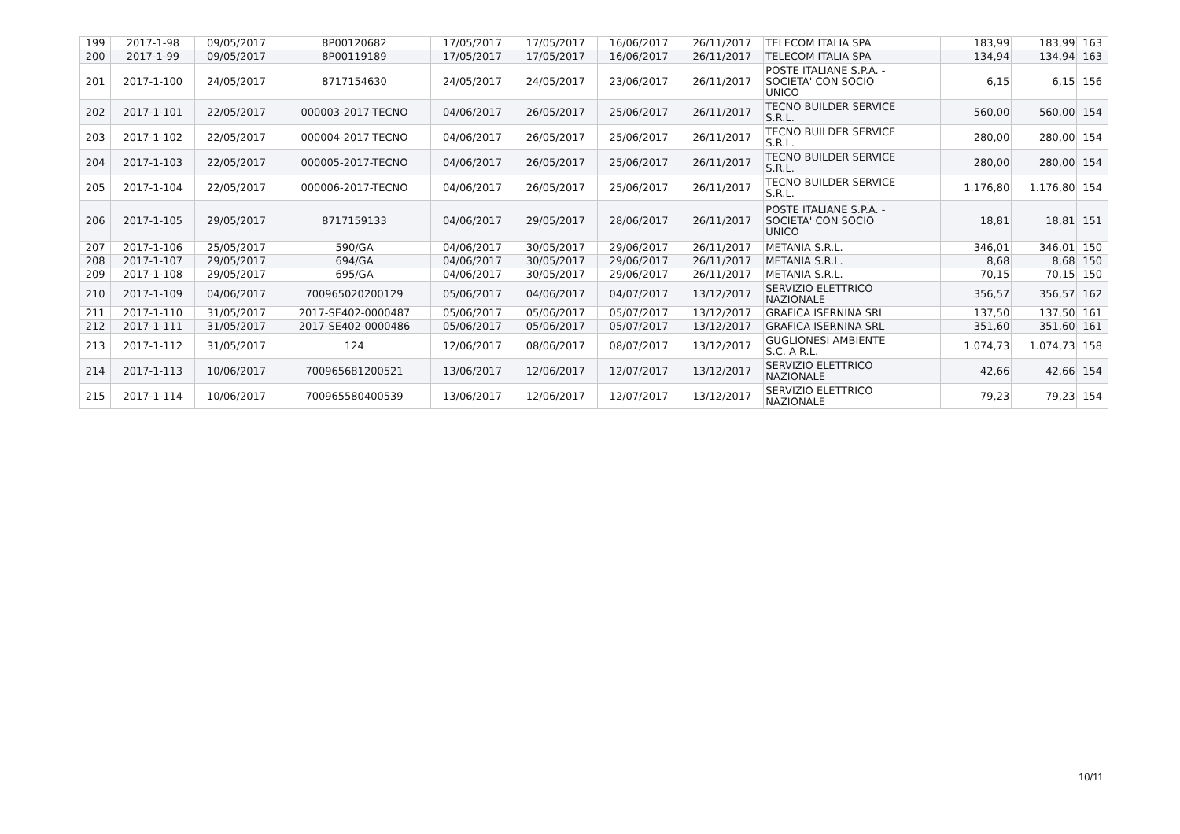| 199 | 2017-1-98 | 09/05/2017 | 8P00120682 | 17/05/2017 | 17/05/2017 | 16/06/2017 | 26/11/2017 | TELECOM ITALIA SPA | | 183,99 | 183,99 | 163 |
| 200 | 2017-1-99 | 09/05/2017 | 8P00119189 | 17/05/2017 | 17/05/2017 | 16/06/2017 | 26/11/2017 | TELECOM ITALIA SPA | | 134,94 | 134,94 | 163 |
| 201 | 2017-1-100 | 24/05/2017 | 8717154630 | 24/05/2017 | 24/05/2017 | 23/06/2017 | 26/11/2017 | POSTE ITALIANE S.P.A. - SOCIETA' CON SOCIO UNICO | | 6,15 | 6,15 | 156 |
| 202 | 2017-1-101 | 22/05/2017 | 000003-2017-TECNO | 04/06/2017 | 26/05/2017 | 25/06/2017 | 26/11/2017 | TECNO BUILDER SERVICE S.R.L. | | 560,00 | 560,00 | 154 |
| 203 | 2017-1-102 | 22/05/2017 | 000004-2017-TECNO | 04/06/2017 | 26/05/2017 | 25/06/2017 | 26/11/2017 | TECNO BUILDER SERVICE S.R.L. | | 280,00 | 280,00 | 154 |
| 204 | 2017-1-103 | 22/05/2017 | 000005-2017-TECNO | 04/06/2017 | 26/05/2017 | 25/06/2017 | 26/11/2017 | TECNO BUILDER SERVICE S.R.L. | | 280,00 | 280,00 | 154 |
| 205 | 2017-1-104 | 22/05/2017 | 000006-2017-TECNO | 04/06/2017 | 26/05/2017 | 25/06/2017 | 26/11/2017 | TECNO BUILDER SERVICE S.R.L. | | 1.176,80 | 1.176,80 | 154 |
| 206 | 2017-1-105 | 29/05/2017 | 8717159133 | 04/06/2017 | 29/05/2017 | 28/06/2017 | 26/11/2017 | POSTE ITALIANE S.P.A. - SOCIETA' CON SOCIO UNICO | | 18,81 | 18,81 | 151 |
| 207 | 2017-1-106 | 25/05/2017 | 590/GA | 04/06/2017 | 30/05/2017 | 29/06/2017 | 26/11/2017 | METANIA S.R.L. | | 346,01 | 346,01 | 150 |
| 208 | 2017-1-107 | 29/05/2017 | 694/GA | 04/06/2017 | 30/05/2017 | 29/06/2017 | 26/11/2017 | METANIA S.R.L. | | 8,68 | 8,68 | 150 |
| 209 | 2017-1-108 | 29/05/2017 | 695/GA | 04/06/2017 | 30/05/2017 | 29/06/2017 | 26/11/2017 | METANIA S.R.L. | | 70,15 | 70,15 | 150 |
| 210 | 2017-1-109 | 04/06/2017 | 700965020200129 | 05/06/2017 | 04/06/2017 | 04/07/2017 | 13/12/2017 | SERVIZIO ELETTRICO NAZIONALE | | 356,57 | 356,57 | 162 |
| 211 | 2017-1-110 | 31/05/2017 | 2017-SE402-0000487 | 05/06/2017 | 05/06/2017 | 05/07/2017 | 13/12/2017 | GRAFICA ISERNINA SRL | | 137,50 | 137,50 | 161 |
| 212 | 2017-1-111 | 31/05/2017 | 2017-SE402-0000486 | 05/06/2017 | 05/06/2017 | 05/07/2017 | 13/12/2017 | GRAFICA ISERNINA SRL | | 351,60 | 351,60 | 161 |
| 213 | 2017-1-112 | 31/05/2017 | 124 | 12/06/2017 | 08/06/2017 | 08/07/2017 | 13/12/2017 | GUGLIONESI AMBIENTE S.C. A R.L. | | 1.074,73 | 1.074,73 | 158 |
| 214 | 2017-1-113 | 10/06/2017 | 700965681200521 | 13/06/2017 | 12/06/2017 | 12/07/2017 | 13/12/2017 | SERVIZIO ELETTRICO NAZIONALE | | 42,66 | 42,66 | 154 |
| 215 | 2017-1-114 | 10/06/2017 | 700965580400539 | 13/06/2017 | 12/06/2017 | 12/07/2017 | 13/12/2017 | SERVIZIO ELETTRICO NAZIONALE | | 79,23 | 79,23 | 154 |
10/11